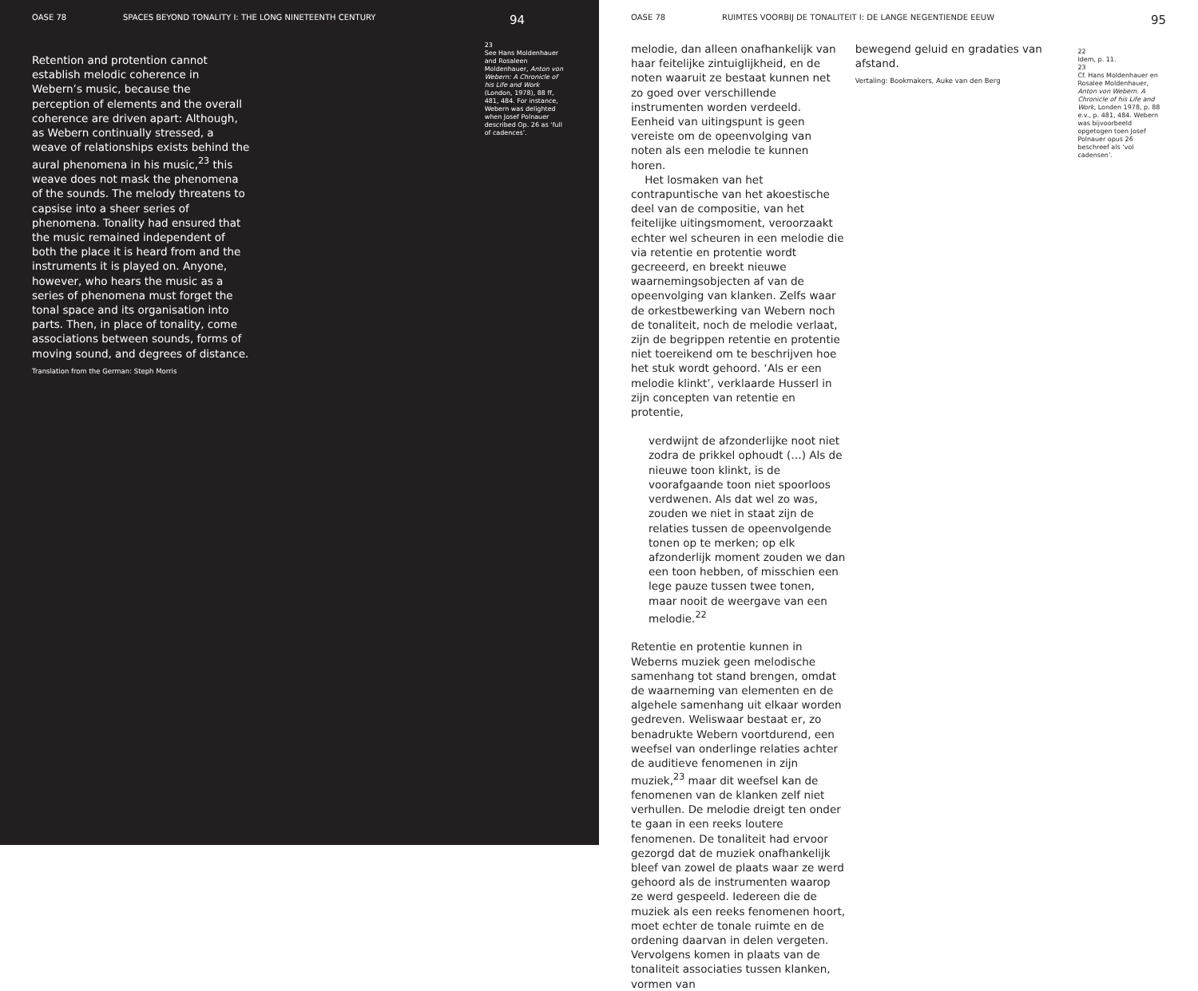OASE 78 SPACES BEYOND TONALITY I: THE LONG NINETEENTH CENTURY 94
Retention and protention cannot establish melodic coherence in Webern’s music, because the perception of elements and the overall coherence are driven apart: Although, as Webern continually stressed, a weave of relationships exists behind the aural phenomena in his music,<sup>23</sup> this weave does not mask the phenomena of the sounds. The melody threatens to capsise into a sheer series of phenomena. Tonality had ensured that the music remained independent of both the place it is heard from and the instruments it is played on. Anyone, however, who hears the music as a series of phenomena must forget the tonal space and its organisation into parts. Then, in place of tonality, come associations between sounds, forms of moving sound, and degrees of distance.
Translation from the German: Steph Morris
23
See Hans Moldenhauer and Rosaleen Moldenhauer, Anton von Webern: A Chronicle of his Life and Work (London, 1978), 88 ff, 481, 484. For instance, Webern was delighted when Josef Polnauer described Op. 26 as ‘full of cadences’.
OASE 78 RUIMTES VOORBIJ DE TONALITEIT I: DE LANGE NEGENTIENDE EEUW 95
melodie, dan alleen onafhankelijk van haar feitelijke zintuiglijkheid, en de noten waaruit ze bestaat kunnen net zo goed over verschillende instrumenten worden verdeeld. Eenheid van uitingspunt is geen vereiste om de opeenvolging van noten als een melodie te kunnen horen.
Het losmaken van het contrapuntische van het akoestische deel van de compositie, van het feitelijke uitingsmoment, veroorzaakt echter wel scheuren in een melodie die via retentie en protentie wordt gecreeerd, en breekt nieuwe waarnemingsobjecten af van de opeenvolging van klanken. Zelfs waar de orkestbewerking van Webern noch de tonaliteit, noch de melodie verlaat, zijn de begrippen retentie en protentie niet toereikend om te beschrijven hoe het stuk wordt gehoord. ‘Als er een melodie klinkt’, verklaarde Husserl in zijn concepten van retentie en protentie,
verdwijnt de afzonderlijke noot niet zodra de prikkel ophoudt (…) Als de nieuwe toon klinkt, is de voorafgaande toon niet spoorloos verdwenen. Als dat wel zo was, zouden we niet in staat zijn de relaties tussen de opeenvolgende tonen op te merken; op elk afzonderlijk moment zouden we dan een toon hebben, of misschien een lege pauze tussen twee tonen, maar nooit de weergave van een melodie.<sup>22</sup>
Retentie en protentie kunnen in Weberns muziek geen melodische samenhang tot stand brengen, omdat de waarneming van elementen en de algehele samenhang uit elkaar worden gedreven. Weliswaar bestaat er, zo benadrukte Webern voortdurend, een weefsel van onderlinge relaties achter de auditieve fenomenen in zijn muziek,<sup>23</sup> maar dit weefsel kan de fenomenen van de klanken zelf niet verhullen. De melodie dreigt ten onder te gaan in een reeks loutere fenomenen. De tonaliteit had ervoor gezorgd dat de muziek onafhankelijk bleef van zowel de plaats waar ze werd gehoord als de instrumenten waarop ze werd gespeeld. Iedereen die de muziek als een reeks fenomenen hoort, moet echter de tonale ruimte en de ordening daarvan in delen vergeten. Vervolgens komen in plaats van de tonaliteit associaties tussen klanken, vormen van
bewegend geluid en gradaties van afstand.
Vertaling: Bookmakers, Auke van den Berg
22
Idem, p. 11.
23
Cf. Hans Moldenhauer en Rosalee Moldenhauer, Anton von Webern. A Chronicle of his Life and Work, Londen 1978, p. 88 e.v., p. 481, 484. Webern was bijvoorbeeld opgetogen toen Josef Polnauer opus 26 beschreef als ‘vol cadensen’.